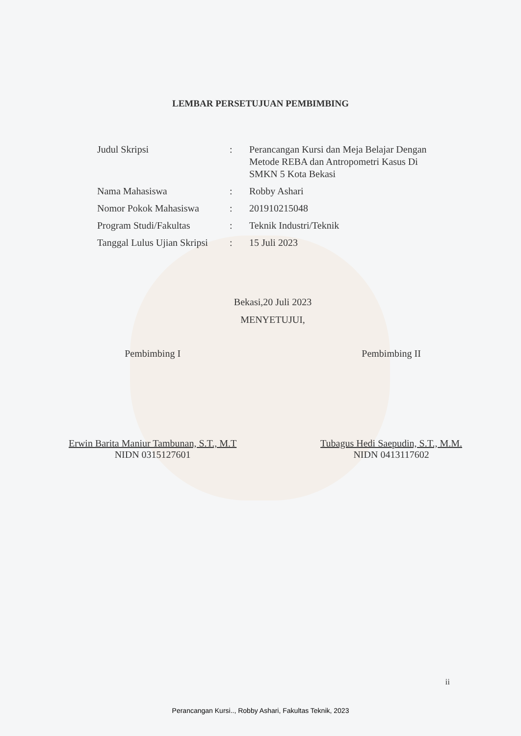LEMBAR PERSETUJUAN PEMBIMBING
| Judul Skripsi | : | Perancangan Kursi dan Meja Belajar Dengan Metode REBA dan Antropometri Kasus Di SMKN 5 Kota Bekasi |
| Nama Mahasiswa | : | Robby Ashari |
| Nomor Pokok Mahasiswa | : | 201910215048 |
| Program Studi/Fakultas | : | Teknik Industri/Teknik |
| Tanggal Lulus Ujian Skripsi | : | 15 Juli 2023 |
Bekasi,20 Juli 2023
MENYETUJUI,
Pembimbing I
Erwin Barita Maniur Tambunan, S.T., M.T
NIDN 0315127601
Pembimbing II
Tubagus Hedi Saepudin, S.T., M.M.
NIDN 0413117602
ii
Perancangan Kursi.., Robby Ashari, Fakultas Teknik, 2023